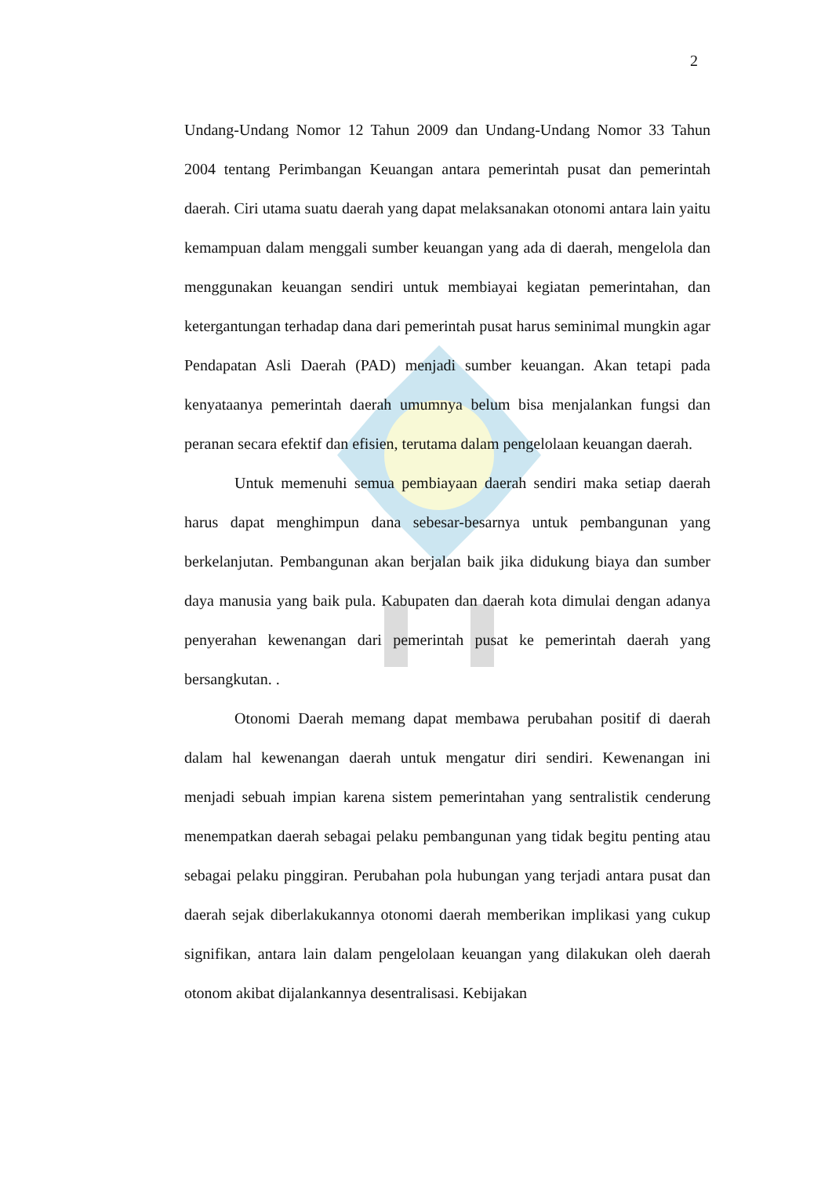2
Undang-Undang Nomor 12 Tahun 2009 dan Undang-Undang Nomor 33 Tahun 2004 tentang Perimbangan Keuangan antara pemerintah pusat dan pemerintah daerah. Ciri utama suatu daerah yang dapat melaksanakan otonomi antara lain yaitu kemampuan dalam menggali sumber keuangan yang ada di daerah, mengelola dan menggunakan keuangan sendiri untuk membiayai kegiatan pemerintahan, dan ketergantungan terhadap dana dari pemerintah pusat harus seminimal mungkin agar Pendapatan Asli Daerah (PAD) menjadi sumber keuangan. Akan tetapi pada kenyataanya pemerintah daerah umumnya belum bisa menjalankan fungsi dan peranan secara efektif dan efisien, terutama dalam pengelolaan keuangan daerah.
Untuk memenuhi semua pembiayaan daerah sendiri maka setiap daerah harus dapat menghimpun dana sebesar-besarnya untuk pembangunan yang berkelanjutan. Pembangunan akan berjalan baik jika didukung biaya dan sumber daya manusia yang baik pula. Kabupaten dan daerah kota dimulai dengan adanya penyerahan kewenangan dari pemerintah pusat ke pemerintah daerah yang bersangkutan. .
Otonomi Daerah memang dapat membawa perubahan positif di daerah dalam hal kewenangan daerah untuk mengatur diri sendiri. Kewenangan ini menjadi sebuah impian karena sistem pemerintahan yang sentralistik cenderung menempatkan daerah sebagai pelaku pembangunan yang tidak begitu penting atau sebagai pelaku pinggiran. Perubahan pola hubungan yang terjadi antara pusat dan daerah sejak diberlakukannya otonomi daerah memberikan implikasi yang cukup signifikan, antara lain dalam pengelolaan keuangan yang dilakukan oleh daerah otonom akibat dijalankannya desentralisasi. Kebijakan